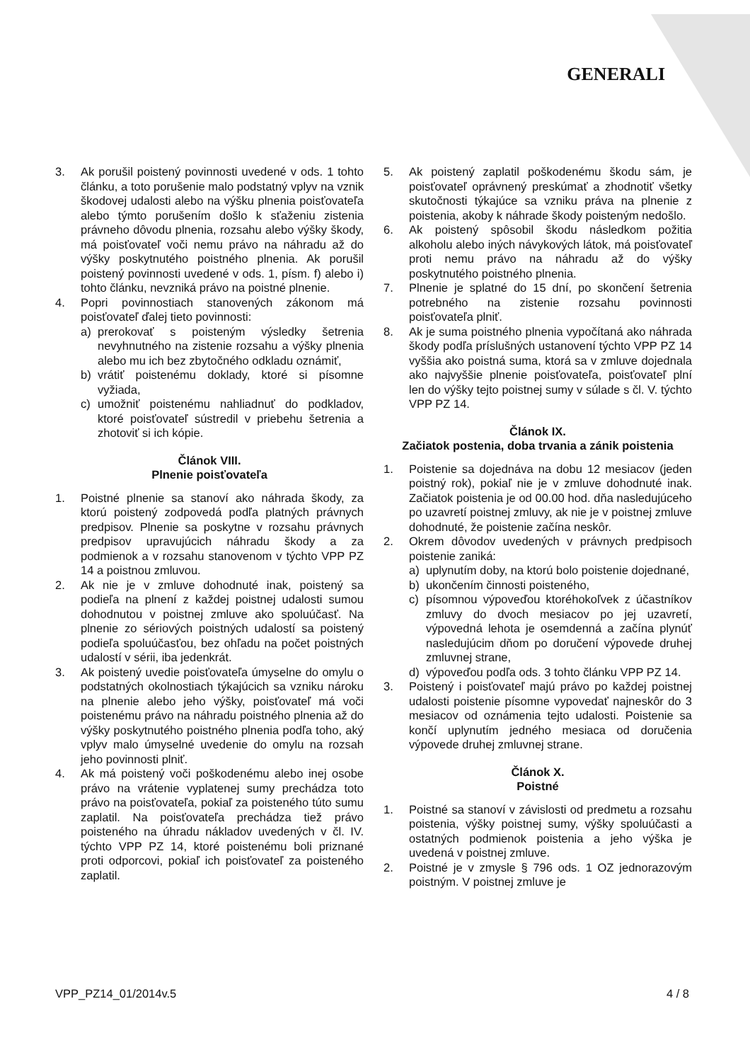GENERALI
3. Ak porušil poistený povinnosti uvedené v ods. 1 tohto článku, a toto porušenie malo podstatný vplyv na vznik škodovej udalosti alebo na výšku plnenia poisťovateľa alebo týmto porušením došlo k sťaženiu zistenia právneho dôvodu plnenia, rozsahu alebo výšky škody, má poisťovateľ voči nemu právo na náhradu až do výšky poskytnutého poistného plnenia. Ak porušil poistený povinnosti uvedené v ods. 1, písm. f) alebo i) tohto článku, nevzniká právo na poistné plnenie.
4. Popri povinnostiach stanovených zákonom má poisťovateľ ďalej tieto povinnosti:
a) prerokovať s poisteným výsledky šetrenia nevyhnutného na zistenie rozsahu a výšky plnenia alebo mu ich bez zbytočného odkladu oznámiť,
b) vrátiť poistenému doklady, ktoré si písomne vyžiada,
c) umožniť poistenému nahliadnuť do podkladov, ktoré poisťovateľ sústredil v priebehu šetrenia a zhotoviť si ich kópie.
Článok VIII.
Plnenie poisťovateľa
1. Poistné plnenie sa stanoví ako náhrada škody, za ktorú poistený zodpovedá podľa platných právnych predpisov. Plnenie sa poskytne v rozsahu právnych predpisov upravujúcich náhradu škody a za podmienok a v rozsahu stanovenom v týchto VPP PZ 14 a poistnou zmluvou.
2. Ak nie je v zmluve dohodnuté inak, poistený sa podieľa na plnení z každej poistnej udalosti sumou dohodnutou v poistnej zmluve ako spoluúčasť. Na plnenie zo sériových poistných udalostí sa poistený podieľa spoluúčasťou, bez ohľadu na počet poistných udalostí v sérii, iba jedenkrát.
3. Ak poistený uvedie poisťovateľa úmyselne do omylu o podstatných okolnostiach týkajúcich sa vzniku nároku na plnenie alebo jeho výšky, poisťovateľ má voči poistenému právo na náhradu poistného plnenia až do výšky poskytnutého poistného plnenia podľa toho, aký vplyv malo úmyselné uvedenie do omylu na rozsah jeho povinnosti plniť.
4. Ak má poistený voči poškodenému alebo inej osobe právo na vrátenie vyplatenej sumy prechádza toto právo na poisťovateľa, pokiaľ za poisteného túto sumu zaplatil. Na poisťovateľa prechádza tiež právo poisteného na úhradu nákladov uvedených v čl. IV. týchto VPP PZ 14, ktoré poistenému boli priznané proti odporcovi, pokiaľ ich poisťovateľ za poisteného zaplatil.
5. Ak poistený zaplatil poškodenému škodu sám, je poisťovateľ oprávnený preskúmať a zhodnotiť všetky skutočnosti týkajúce sa vzniku práva na plnenie z poistenia, akoby k náhrade škody poisteným nedošlo.
6. Ak poistený spôsobil škodu následkom požitia alkoholu alebo iných návykových látok, má poisťovateľ proti nemu právo na náhradu až do výšky poskytnutého poistného plnenia.
7. Plnenie je splatné do 15 dní, po skončení šetrenia potrebného na zistenie rozsahu povinnosti poisťovateľa plniť.
8. Ak je suma poistného plnenia vypočítaná ako náhrada škody podľa príslušných ustanovení týchto VPP PZ 14 vyššia ako poistná suma, ktorá sa v zmluve dojednala ako najvyššie plnenie poisťovateľa, poisťovateľ plní len do výšky tejto poistnej sumy v súlade s čl. V. týchto VPP PZ 14.
Článok IX.
Začiatok postenia, doba trvania a zánik poistenia
1. Poistenie sa dojednáva na dobu 12 mesiacov (jeden poistný rok), pokiaľ nie je v zmluve dohodnuté inak. Začiatok poistenia je od 00.00 hod. dňa nasledujúceho po uzavretí poistnej zmluvy, ak nie je v poistnej zmluve dohodnuté, že poistenie začína neskôr.
2. Okrem dôvodov uvedených v právnych predpisoch poistenie zaniká:
a) uplynutím doby, na ktorú bolo poistenie dojednané,
b) ukončením činnosti poisteného,
c) písomnou výpoveďou ktoréhokoľvek z účastníkov zmluvy do dvoch mesiacov po jej uzavretí, výpovedná lehota je osemdenná a začína plynúť nasledujúcim dňom po doručení výpovede druhej zmluvnej strane,
d) výpoveďou podľa ods. 3 tohto článku VPP PZ 14.
3. Poistený i poisťovateľ majú právo po každej poistnej udalosti poistenie písomne vypovedať najneskôr do 3 mesiacov od oznámenia tejto udalosti. Poistenie sa končí uplynutím jedného mesiaca od doručenia výpovede druhej zmluvnej strane.
Článok X.
Poistné
1. Poistné sa stanoví v závislosti od predmetu a rozsahu poistenia, výšky poistnej sumy, výšky spoluúčasti a ostatných podmienok poistenia a jeho výška je uvedená v poistnej zmluve.
2. Poistné je v zmysle § 796 ods. 1 OZ jednorazovým poistným. V poistnej zmluve je
VPP_PZ14_01/2014v.5 4 / 8